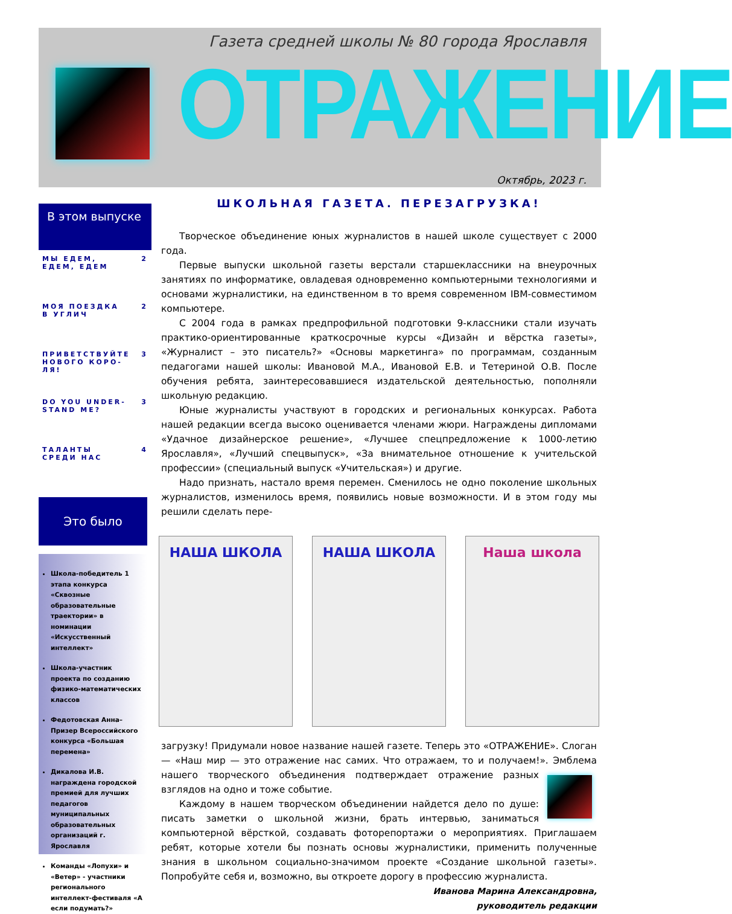Газета средней школы № 80 города Ярославля
ОТРАЖЕНИЕ
Октябрь, 2023 г.
В этом выпуске
МЫ ЕДЕМ, ЕДЕМ, ЕДЕМ 2
МОЯ ПОЕЗДКА В УГЛИЧ 2
ПРИВЕТСТВУЙТЕ НОВОГО КОРО-ЛЯ! 3
DO YOU UNDER-STAND ME? 3
ТАЛАНТЫ СРЕДИ НАС 4
Это было
Школа-победитель 1 этапа конкурса «Сквозные образовательные траектории» в номинации «Искусственный интеллект»
Школа-участник проекта по созданию физико-математических классов
Федотовская Анна–Призер Всероссийского конкурса «Большая перемена»
Дикалова И.В. награждена городской премией для лучших педагогов муниципальных образовательных организаций г. Ярославля
Команды «Лопухи» и «Ветер» - участники регионального интеллект-фестиваля «А если подумать?»
ШКОЛЬНАЯ ГАЗЕТА. ПЕРЕЗАГРУЗКА!
Творческое объединение юных журналистов в нашей школе существует с 2000 года.
Первые выпуски школьной газеты верстали старшеклассники на внеурочных занятиях по информатике, овладевая одновременно компьютерными технологиями и основами журналистики, на единственном в то время современном IBM-совместимом компьютере.
С 2004 года в рамках предпрофильной подготовки 9-классники стали изучать практико-ориентированные краткосрочные курсы «Дизайн и вёрстка газеты», «Журналист – это писатель?» «Основы маркетинга» по программам, созданным педагогами нашей школы: Ивановой М.А., Ивановой Е.В. и Тетериной О.В. После обучения ребята, заинтересовавшиеся издательской деятельностью, пополняли школьную редакцию.
Юные журналисты участвуют в городских и региональных конкурсах. Работа нашей редакции всегда высоко оценивается членами жюри. Награждены дипломами «Удачное дизайнерское решение», «Лучшее спецпредложение к 1000-летию Ярославля», «Лучший спецвыпуск», «За внимательное отношение к учительской профессии» (специальный выпуск «Учительская») и другие.
Надо признать, настало время перемен. Сменилось не одно поколение школьных журналистов, изменилось время, появились новые возможности. И в этом году мы решили сделать пере-
НАША ШКОЛА НАША ШКОЛА Наша школа
загрузку! Придумали новое название нашей газете. Теперь это «ОТРАЖЕНИЕ». Слоган — «Наш мир — это отражение нас самих. Что отражаем, то и получаем!». Эмблема нашего творческого объединения подтверждает отражение разных взглядов на одно и тоже событие.
Каждому в нашем творческом объединении найдется дело по душе: писать заметки о школьной жизни, брать интервью, заниматься компьютерной вёрсткой, создавать фоторепортажи о мероприятиях. Приглашаем ребят, которые хотели бы познать основы журналистики, применить полученные знания в школьном социально-значимом проекте «Создание школьной газеты». Попробуйте себя и, возможно, вы откроете дорогу в профессию журналиста.
Иванова Марина Александровна,
руководитель редакции